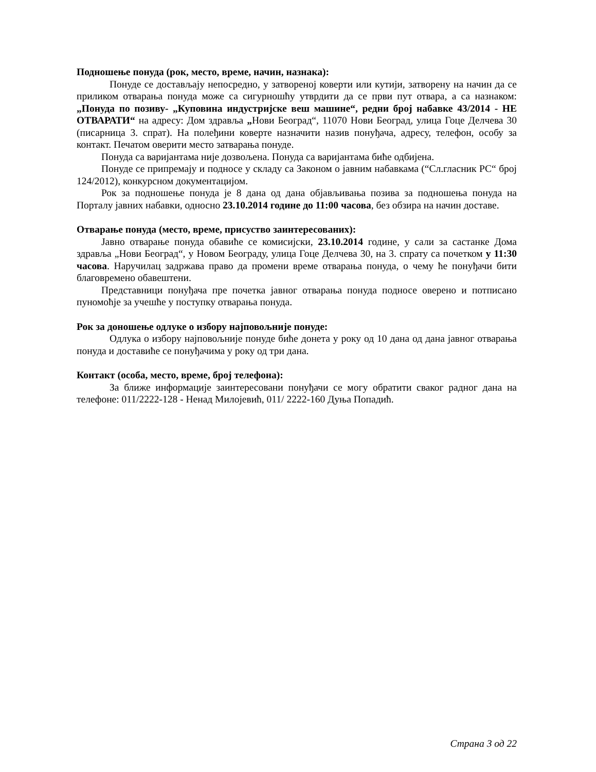Подношење понуда (рок, место, време, начин, назнака):
Понуде се достављају непосредно, у затвореној коверти или кутији, затворену на начин да се приликом отварања понуда може са сигурношћу утврдити да се први пут отвара, а са назнаком: „Понуда по позиву- „Куповина индустријске веш машине“, редни број набавке 43/2014 - НЕ ОТВАРАТИ“ на адресу: Дом здравља „Нови Београд“, 11070 Нови Београд, улица Гоце Делчева 30 (писарница 3. спрат). На полеђини коверте назначити назив понуђача, адресу, телефон, особу за контакт. Печатом оверити место затварања понуде.
Понуда са варијантама није дозвољена. Понуда са варијантама биће одбијена.
Понуде се припремају и подносе у складу са Законом о јавним набавкама (“Сл.гласник РС“ број 124/2012), конкурсном документацијом.
Рок за подношење понуда је 8 дана од дана објављивања позива за подношења понуда на Порталу јавних набавки, односно 23.10.2014 године до 11:00 часова, без обзира на начин доставе.
Отварање понуда (место, време, присуство заинтересованих):
Јавно отварање понуда обавиће се комисијски, 23.10.2014 године, у сали за састанке Дома здравља „Нови Београд“, у Новом Београду, улица Гоце Делчева 30, на 3. спрату са почетком у 11:30 часова. Наручилац задржава право да промени време отварања понуда, о чему ће понуђачи бити благовремено обавештени.
Представници понуђача пре почетка јавног отварања понуда подносе оверено и потписано пуномоћје за учешће у поступку отварања понуда.
Рок за доношење одлуке о избору најповољније понуде:
Одлука о избору најповољније понуде биће донета у року од 10 дана од дана јавног отварања понуда и доставиће се понуђачима у року од три дана.
Контакт (особа, место, време, број телефона):
За ближе информације заинтересовани понуђачи се могу обратити сваког радног дана на телефоне: 011/2222-128 - Ненад Милојевић, 011/ 2222-160 Дуња Попадић.
Страна 3 од 22